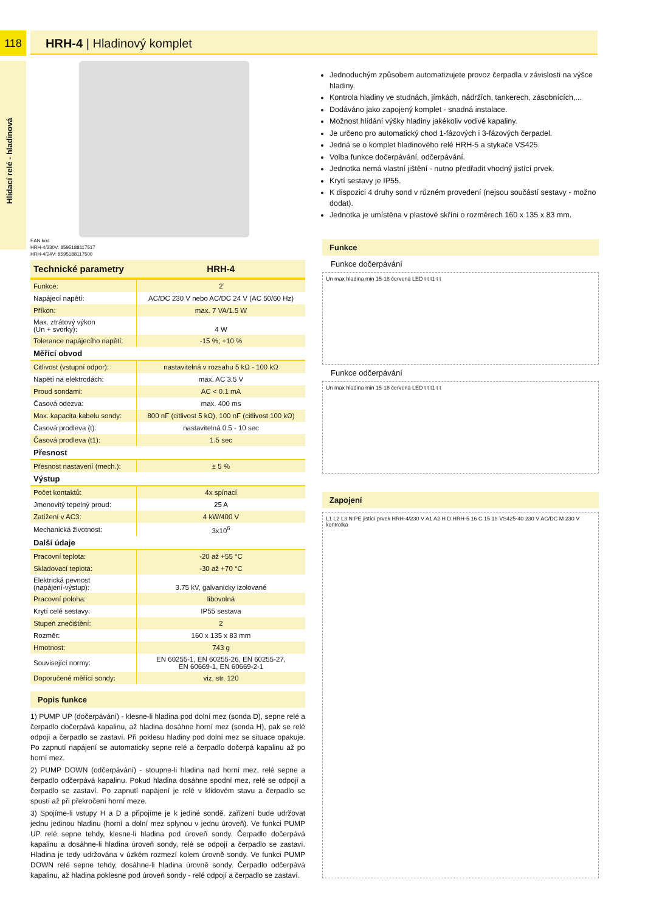118
Hlídací relé - hladinová
HRH-4 | Hladinový komplet
EAN kód
HRH-4/230V: 8595188117517
HRH-4/24V: 8595188117500
| Technické parametry | HRH-4 |
| --- | --- |
| Funkce: | 2 |
| Napájecí napětí: | AC/DC 230 V nebo AC/DC 24 V (AC 50/60 Hz) |
| Příkon: | max. 7 VA/1.5 W |
| Max. ztrátový výkon (Un + svorky): | 4 W |
| Tolerance napájecího napětí: | -15 %; +10 % |
| Měřící obvod | |
| Citlivost (vstupní odpor): | nastavitelná v rozsahu 5 kΩ - 100 kΩ |
| Napětí na elektrodách: | max. AC 3.5 V |
| Proud sondami: | AC < 0.1 mA |
| Časová odezva: | max. 400 ms |
| Max. kapacita kabelu sondy: | 800 nF (citlivost 5 kΩ), 100 nF (citlivost 100 kΩ) |
| Časová prodleva (t): | nastavitelná 0.5 - 10 sec |
| Časová prodleva (t1): | 1.5 sec |
| Přesnost | |
| Přesnost nastavení (mech.): | ± 5 % |
| Výstup | |
| Počet kontaktů: | 4x spínací |
| Jmenovitý tepelný proud: | 25 A |
| Zatížení v AC3: | 4 kW/400 V |
| Mechanická životnost: | 3x10<sup>6</sup> |
| Další údaje | |
| Pracovní teplota: | -20 až +55 °C |
| Skladovací teplota: | -30 až +70 °C |
| Elektrická pevnost (napájení-výstup): | 3.75 kV, galvanicky izolované |
| Pracovní poloha: | libovolná |
| Krytí celé sestavy: | IP55 sestava |
| Stupeň znečištění: | 2 |
| Rozměr: | 160 x 135 x 83 mm |
| Hmotnost: | 743 g |
| Související normy: | EN 60255-1, EN 60255-26, EN 60255-27, EN 60669-1, EN 60669-2-1 |
| Doporučené měřící sondy: | viz. str. 120 |
Popis funkce
1) PUMP UP (dočerpávání) - klesne-li hladina pod dolní mez (sonda D), sepne relé a čerpadlo dočerpává kapalinu, až hladina dosáhne horní mez (sonda H), pak se relé odpojí a čerpadlo se zastaví. Při poklesu hladiny pod dolní mez se situace opakuje. Po zapnutí napájení se automaticky sepne relé a čerpadlo dočerpá kapalinu až po horní mez.
2) PUMP DOWN (odčerpávání) - stoupne-li hladina nad horní mez, relé sepne a čerpadlo odčerpává kapalinu. Pokud hladina dosáhne spodní mez, relé se odpojí a čerpadlo se zastaví. Po zapnutí napájení je relé v klidovém stavu a čerpadlo se spustí až při překročení horní meze.
3) Spojíme-li vstupy H a D a připojíme je k jediné sondě, zařízení bude udržovat jednu jedinou hladinu (horní a dolní mez splynou v jednu úroveň). Ve funkci PUMP UP relé sepne tehdy, klesne-li hladina pod úroveň sondy. Čerpadlo dočerpává kapalinu a dosáhne-li hladina úroveň sondy, relé se odpojí a čerpadlo se zastaví. Hladina je tedy udržována v úzkém rozmezí kolem úrovně sondy. Ve funkci PUMP DOWN relé sepne tehdy, dosáhne-li hladina úrovně sondy. Čerpadlo odčerpává kapalinu, až hladina poklesne pod úroveň sondy - relé odpojí a čerpadlo se zastaví.
Jednoduchým způsobem automatizujete provoz čerpadla v závislosti na výšce hladiny.
Kontrola hladiny ve studnách, jímkách, nádržích, tankerech, zásobnících,...
Dodáváno jako zapojený komplet - snadná instalace.
Možnost hlídání výšky hladiny jakékoliv vodivé kapaliny.
Je určeno pro automatický chod 1-fázových i 3-fázových čerpadel.
Jedná se o komplet hladinového relé HRH-5 a stykače VS425.
Volba funkce dočerpávání, odčerpávání.
Jednotka nemá vlastní jištění - nutno předřadit vhodný jistící prvek.
Krytí sestavy je IP55.
K dispozici 4 druhy sond v různém provedení (nejsou součástí sestavy - možno dodat).
Jednotka je umístěna v plastové skříni o rozměrech 160 x 135 x 83 mm.
Funkce
Funkce dočerpávání
Un max hladina min 15-18 červená LED t t t1 t t
Funkce odčerpávání
Un max hladina min 15-18 červená LED t t t1 t t
Zapojení
L1 L2 L3 N PE jistící prvek HRH-4/230 V A1 A2 H D HRH-5 16 C 15 18 VS425-40 230 V AC/DC M 230 V kontrolka